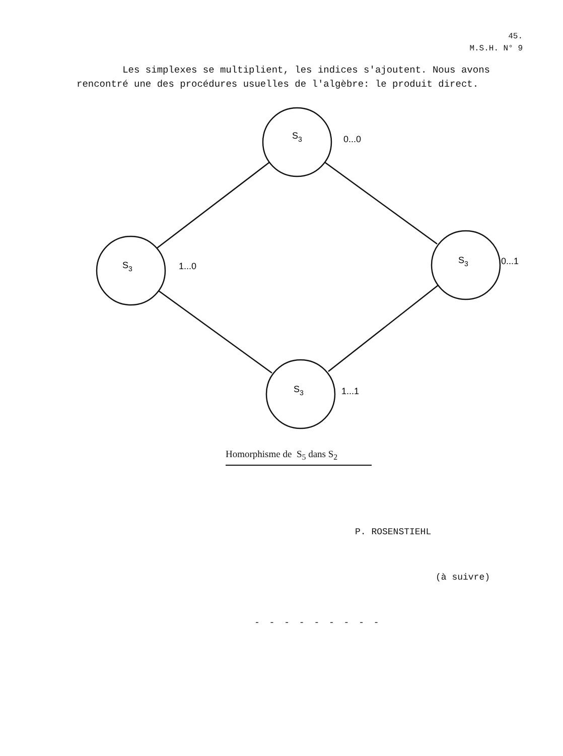45.
M.S.H. N° 9
Les simplexes se multiplient, les indices s'ajoutent. Nous avons rencontré une des procédures usuelles de l'algèbre: le produit direct.
S3
0...0
S3
1...0
S3
0...1
S3
1...1
Homorphisme de S<sub>5</sub> dans S<sub>2</sub>
P. ROSENSTIEHL
(à suivre)
- - - - - - - - -